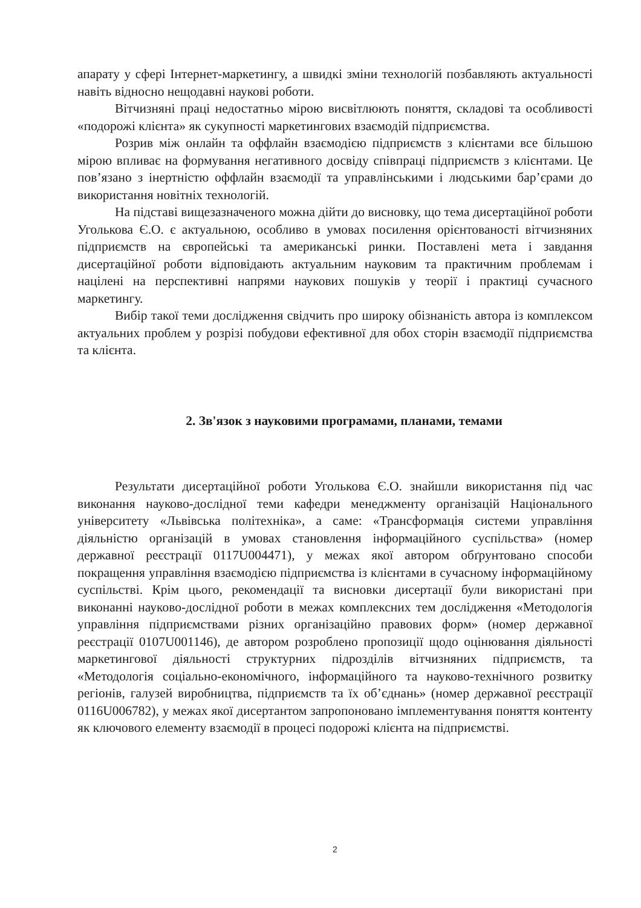апарату у сфері Інтернет-маркетингу, а швидкі зміни технологій позбавляють актуальності навіть відносно нещодавні наукові роботи.
Вітчизняні праці недостатньо мірою висвітлюють поняття, складові та особливості «подорожі клієнта» як сукупності маркетингових взаємодій підприємства.
Розрив між онлайн та оффлайн взаємодією підприємств з клієнтами все більшою мірою впливає на формування негативного досвіду співпраці підприємств з клієнтами. Це пов’язано з інертністю оффлайн взаємодії та управлінськими і людськими бар’єрами до використання новітніх технологій.
На підставі вищезазначеного можна дійти до висновку, що тема дисертаційної роботи Уголькова Є.О. є актуальною, особливо в умовах посилення орієнтованості вітчизняних підприємств на європейські та американські ринки. Поставлені мета і завдання дисертаційної роботи відповідають актуальним науковим та практичним проблемам і націлені на перспективні напрями наукових пошуків у теорії і практиці сучасного маркетингу.
Вибір такої теми дослідження свідчить про широку обізнаність автора із комплексом актуальних проблем у розрізі побудови ефективної для обох сторін взаємодії підприємства та клієнта.
2. Зв'язок з науковими програмами, планами, темами
Результати дисертаційної роботи Уголькова Є.О. знайшли використання під час виконання науково-дослідної теми кафедри менеджменту організацій Національного університету «Львівська політехніка», а саме: «Трансформація системи управління діяльністю організацій в умовах становлення інформаційного суспільства» (номер державної реєстрації 0117U004471), у межах якої автором обґрунтовано способи покращення управління взаємодією підприємства із клієнтами в сучасному інформаційному суспільстві. Крім цього, рекомендації та висновки дисертації були використані при виконанні науково-дослідної роботи в межах комплексних тем дослідження «Методологія управління підприємствами різних організаційно правових форм» (номер державної реєстрації 0107U001146), де автором розроблено пропозиції щодо оцінювання діяльності маркетингової діяльності структурних підрозділів вітчизняних підприємств, та «Методологія соціально-економічного, інформаційного та науково-технічного розвитку регіонів, галузей виробництва, підприємств та їх об’єднань» (номер державної реєстрації 0116U006782), у межах якої дисертантом запропоновано імплементування поняття контенту як ключового елементу взаємодії в процесі подорожі клієнта на підприємстві.
2